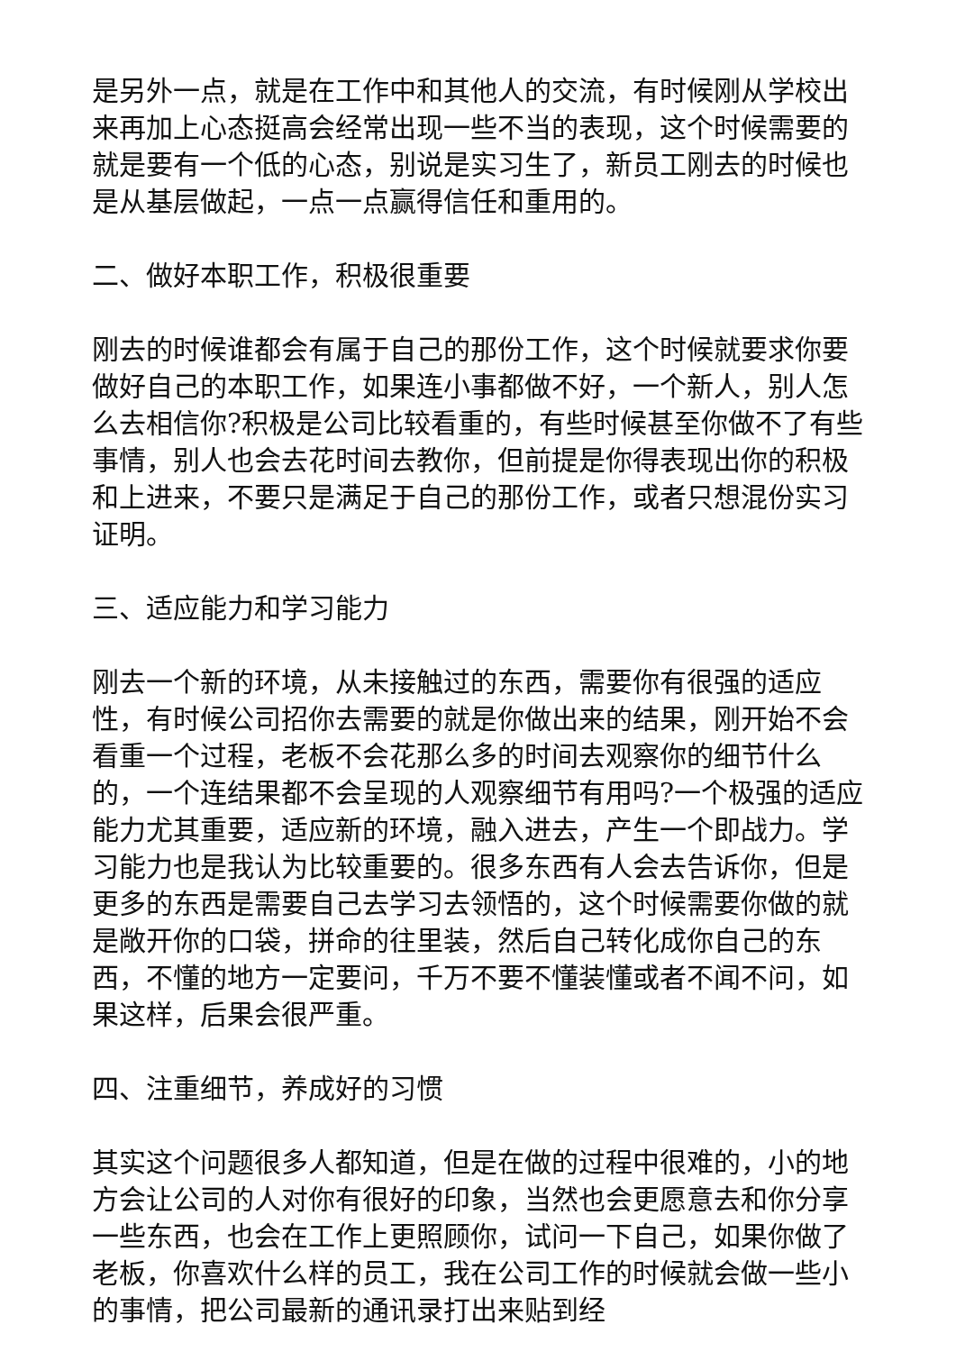是另外一点，就是在工作中和其他人的交流，有时候刚从学校出来再加上心态挺高会经常出现一些不当的表现，这个时候需要的就是要有一个低的心态，别说是实习生了，新员工刚去的时候也是从基层做起，一点一点赢得信任和重用的。
二、做好本职工作，积极很重要
刚去的时候谁都会有属于自己的那份工作，这个时候就要求你要做好自己的本职工作，如果连小事都做不好，一个新人，别人怎么去相信你?积极是公司比较看重的，有些时候甚至你做不了有些事情，别人也会去花时间去教你，但前提是你得表现出你的积极和上进来，不要只是满足于自己的那份工作，或者只想混份实习证明。
三、适应能力和学习能力
刚去一个新的环境，从未接触过的东西，需要你有很强的适应性，有时候公司招你去需要的就是你做出来的结果，刚开始不会看重一个过程，老板不会花那么多的时间去观察你的细节什么的，一个连结果都不会呈现的人观察细节有用吗?一个极强的适应能力尤其重要，适应新的环境，融入进去，产生一个即战力。学习能力也是我认为比较重要的。很多东西有人会去告诉你，但是更多的东西是需要自己去学习去领悟的，这个时候需要你做的就是敞开你的口袋，拼命的往里装，然后自己转化成你自己的东西，不懂的地方一定要问，千万不要不懂装懂或者不闻不问，如果这样，后果会很严重。
四、注重细节，养成好的习惯
其实这个问题很多人都知道，但是在做的过程中很难的，小的地方会让公司的人对你有很好的印象，当然也会更愿意去和你分享一些东西，也会在工作上更照顾你，试问一下自己，如果你做了老板，你喜欢什么样的员工，我在公司工作的时候就会做一些小的事情，把公司最新的通讯录打出来贴到经